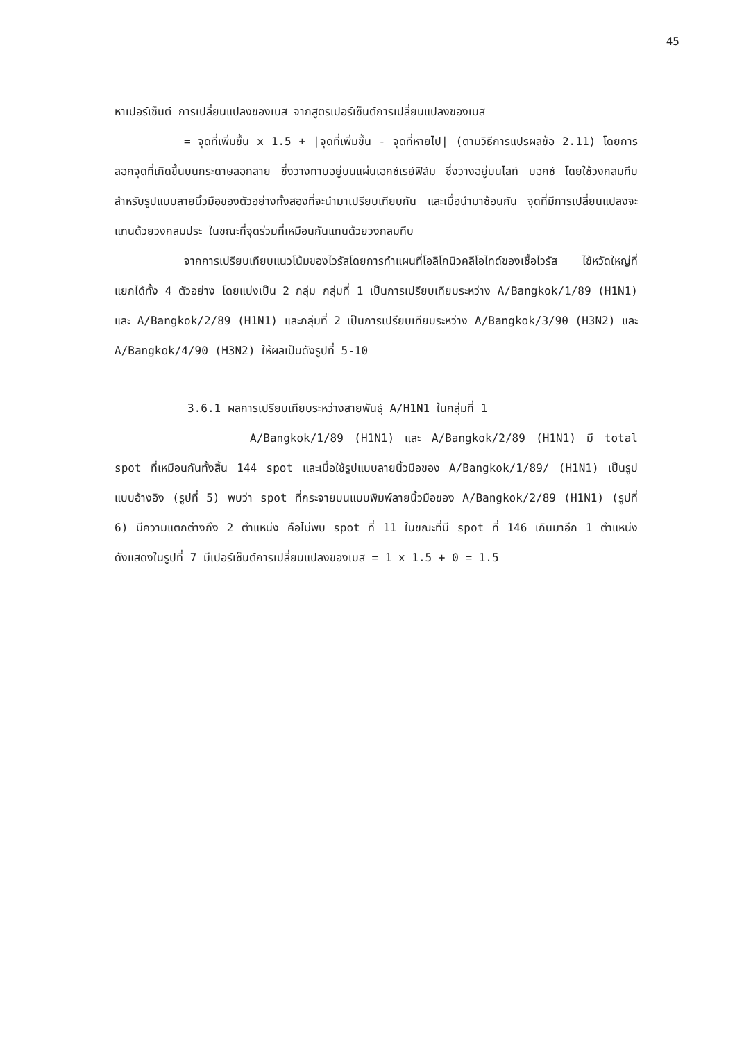45
หาเปอร์เซ็นต์ การเปลี่ยนแปลงของเบส จากสูตรเปอร์เซ็นต์การเปลี่ยนแปลงของเบส
= จุดที่เพิ่มขึ้น x 1.5 + |จุดที่เพิ่มขึ้น - จุดที่หายไป| (ตามวิธีการแปรผลข้อ 2.11) โดยการลอกจุดที่เกิดขึ้นบนกระดาษลอกลาย ซึ่งวางทาบอยู่บนแผ่นเอกซ์เรย์ฟิล์ม ซึ่งวางอยู่บนไลท์ บอกซ์ โดยใช้วงกลมทึบสำหรับรูปแบบลายนิ้วมือของตัวอย่างทั้งสองที่จะนำมาเปรียบเทียบกัน และเมื่อนำมาซ้อนกัน จุดที่มีการเปลี่ยนแปลงจะแทนด้วยวงกลมประ ในขณะที่จุดร่วมที่เหมือนกันแทนด้วยวงกลมทึบ
จากการเปรียบเทียบแนวโน้มของไวรัสโดยการทำแผนที่โอลิโกนิวคลีโอไทด์ของเชื้อไวรัส ไข้หวัดใหญ่ที่แยกได้ทั้ง 4 ตัวอย่าง โดยแบ่งเป็น 2 กลุ่ม กลุ่มที่ 1 เป็นการเปรียบเทียบระหว่าง A/Bangkok/1/89 (H1N1) และ A/Bangkok/2/89 (H1N1) และกลุ่มที่ 2 เป็นการเปรียบเทียบระหว่าง A/Bangkok/3/90 (H3N2) และ A/Bangkok/4/90 (H3N2) ให้ผลเป็นดังรูปที่ 5-10
3.6.1 ผลการเปรียบเทียบระหว่างสายพันธุ์ A/H1N1 ในกลุ่มที่ 1
A/Bangkok/1/89 (H1N1) และ A/Bangkok/2/89 (H1N1) มี total spot ที่เหมือนกันทั้งสิ้น 144 spot และเมื่อใช้รูปแบบลายนิ้วมือของ A/Bangkok/1/89/ (H1N1) เป็นรูปแบบอ้างอิง (รูปที่ 5) พบว่า spot ที่กระจายบนแบบพิมพ์ลายนิ้วมือของ A/Bangkok/2/89 (H1N1) (รูปที่ 6) มีความแตกต่างถึง 2 ตำแหน่ง คือไม่พบ spot ที่ 11 ในขณะที่มี spot ที่ 146 เกินมาอีก 1 ตำแหน่ง ดังแสดงในรูปที่ 7 มีเปอร์เซ็นต์การเปลี่ยนแปลงของเบส = 1 x 1.5 + 0 = 1.5